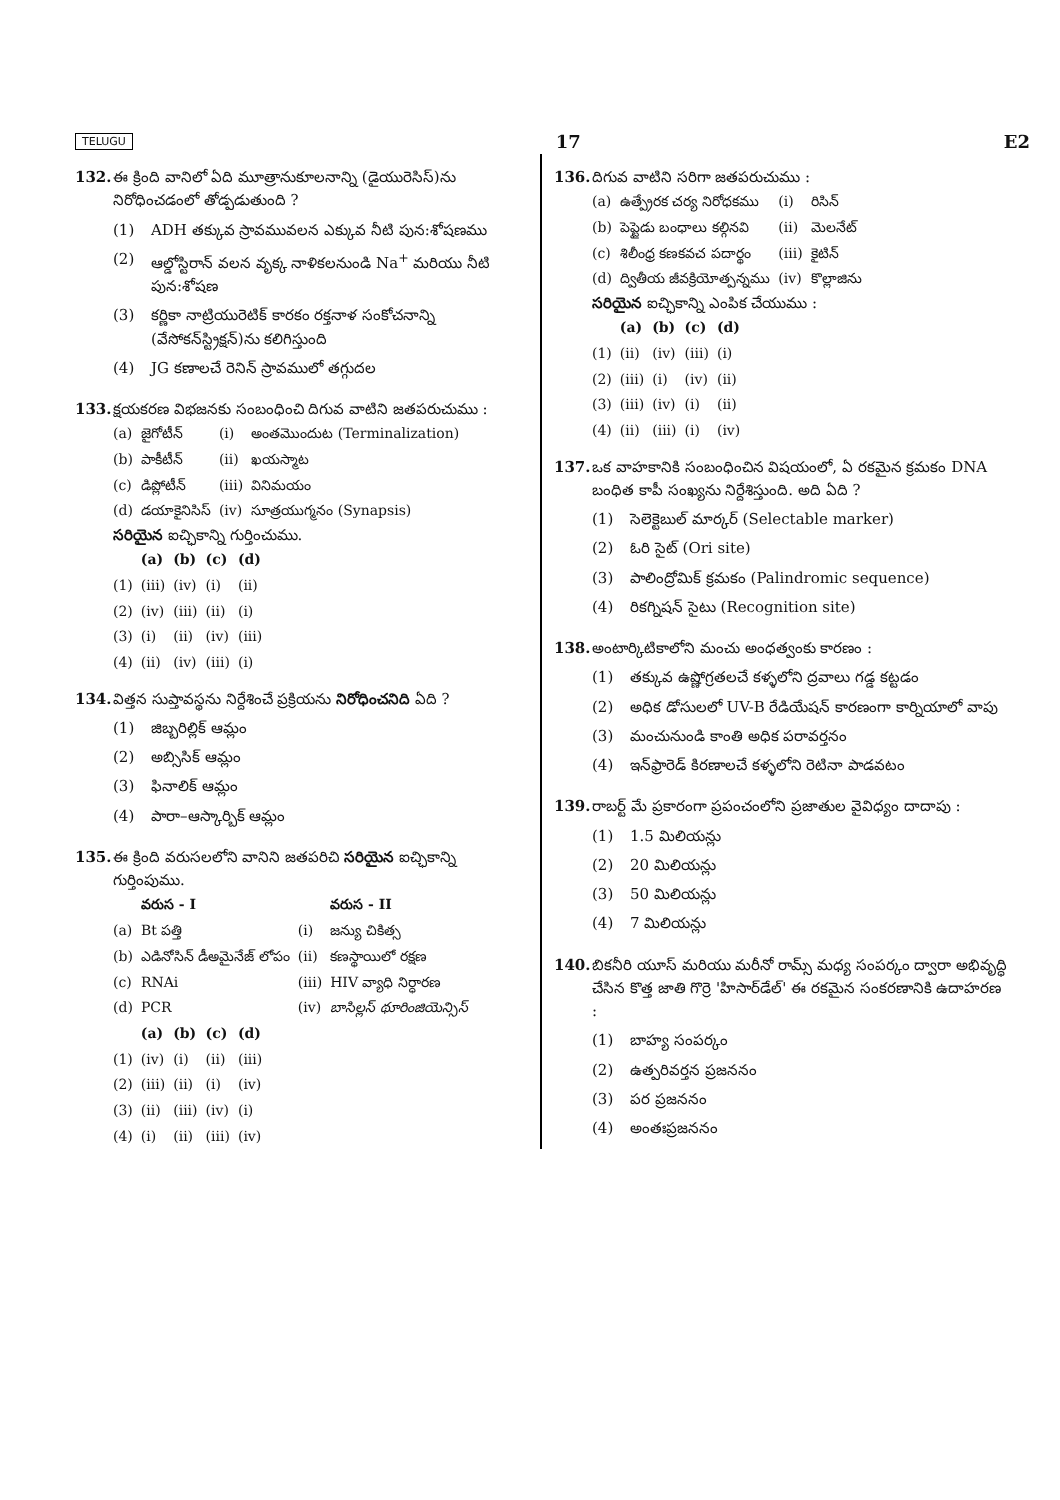TELUGU 17 E2
132. ఈ క్రింది వానిలో ఏది మూత్రానుకూలనాన్ని (డైయురెసిస్)ను నిరోధించడంలో తోడ్పడుతుంది ?
(1) ADH తక్కువ స్రావమువలన ఎక్కువ నీటి పున:శోషణము
(2) ఆల్డోస్టిరాన్ వలన వృక్క నాళికలనుండి Na<sup>+</sup> మరియు నీటి పున:శోషణ
(3) కర్ణికా నాట్రియురెటిక్ కారకం రక్తనాళ సంకోచనాన్ని (వేసోకన్‌స్ట్రిక్షన్)ను కలిగిస్తుంది
(4) JG కణాలచే రెనిన్ స్రావములో తగ్గుదల
133. క్షయకరణ విభజనకు సంబంధించి దిగువ వాటిని జతపరుచుము :
| (a) | జైగోటీన్ | (i) | అంతమొందుట (Terminalization) |
| (b) | పాకీటీన్ | (ii) | ఖయస్మాట |
| (c) | డిప్లోటీన్ | (iii) | వినిమయం |
| (d) | డయాకైనిసిస్ | (iv) | సూత్రయుగ్మనం (Synapsis) |
సరియైన ఐచ్ఛికాన్ని గుర్తించుము.
| | (a) | (b) | (c) | (d) |
| --- | --- | --- | --- | --- |
| (1) | (iii) | (iv) | (i) | (ii) |
| (2) | (iv) | (iii) | (ii) | (i) |
| (3) | (i) | (ii) | (iv) | (iii) |
| (4) | (ii) | (iv) | (iii) | (i) |
134. విత్తన సుప్తావస్థను నిర్దేశించే ప్రక్రియను నిరోధించనిది ఏది ?
(1) జిబ్బరిల్లిక్ ఆమ్లం
(2) అబ్సిసిక్ ఆమ్లం
(3) ఫినాలిక్ ఆమ్లం
(4) పారా–ఆస్కార్బిక్ ఆమ్లం
135. ఈ క్రింది వరుసలలోని వానిని జతపరిచి సరియైన ఐచ్ఛికాన్ని గుర్తింపుము.
| | వరుస - I | | వరుస - II |
| --- | --- | --- | --- |
| (a) | Bt పత్తి | (i) | జన్యు చికిత్స |
| (b) | ఎడినోసిన్ డీఅమైనేజ్ లోపం | (ii) | కణస్థాయిలో రక్షణ |
| (c) | RNAi | (iii) | HIV వ్యాధి నిర్ధారణ |
| (d) | PCR | (iv) | బాసిల్లస్ థూరింజియెన్సిస్ |
| | (a) | (b) | (c) | (d) |
| --- | --- | --- | --- | --- |
| (1) | (iv) | (i) | (ii) | (iii) |
| (2) | (iii) | (ii) | (i) | (iv) |
| (3) | (ii) | (iii) | (iv) | (i) |
| (4) | (i) | (ii) | (iii) | (iv) |
136. దిగువ వాటిని సరిగా జతపరుచుము :
| (a) | ఉత్ప్రేరక చర్య నిరోధకము | (i) | రిసిన్ |
| (b) | పెప్టైడు బంధాలు కల్గినవి | (ii) | మెలనేట్ |
| (c) | శిలీంధ్ర కణకవచ పదార్థం | (iii) | కైటిన్ |
| (d) | ద్వితీయ జీవక్రియోత్పన్నము | (iv) | కొల్లాజిను |
సరియైన ఐచ్ఛికాన్ని ఎంపిక చేయుము :
| | (a) | (b) | (c) | (d) |
| --- | --- | --- | --- | --- |
| (1) | (ii) | (iv) | (iii) | (i) |
| (2) | (iii) | (i) | (iv) | (ii) |
| (3) | (iii) | (iv) | (i) | (ii) |
| (4) | (ii) | (iii) | (i) | (iv) |
137. ఒక వాహకానికి సంబంధించిన విషయంలో, ఏ రకమైన క్రమకం DNA బంధిత కాపీ సంఖ్యను నిర్దేశిస్తుంది. అది ఏది ?
(1) సెలెక్టెబుల్ మార్కర్ (Selectable marker)
(2) ఓరి సైట్ (Ori site)
(3) పాలింద్రోమిక్ క్రమకం (Palindromic sequence)
(4) రికగ్నిషన్ సైటు (Recognition site)
138. అంటార్కిటికాలోని మంచు అంధత్వంకు కారణం :
(1) తక్కువ ఉష్ణోగ్రతలచే కళ్ళలోని ద్రవాలు గడ్డ కట్టడం
(2) అధిక డోసులలో UV-B రేడియేషన్ కారణంగా కార్నియాలో వాపు
(3) మంచునుండి కాంతి అధిక పరావర్తనం
(4) ఇన్‌ఫ్రారెడ్ కిరణాలచే కళ్ళలోని రెటినా పాడవటం
139. రాబర్ట్ మే ప్రకారంగా ప్రపంచంలోని ప్రజాతుల వైవిధ్యం దాదాపు :
(1) 1.5 మిలియన్లు
(2) 20 మిలియన్లు
(3) 50 మిలియన్లు
(4) 7 మిలియన్లు
140. బికనీరి యూస్ మరియు మరీనో రామ్స్ మధ్య సంపర్కం ద్వారా అభివృద్ధి చేసిన కొత్త జాతి గొర్రె 'హిసార్‌డేల్' ఈ రకమైన సంకరణానికి ఉదాహరణ :
(1) బాహ్య సంపర్కం
(2) ఉత్పరివర్తన ప్రజననం
(3) పర ప్రజననం
(4) అంతఃప్రజననం